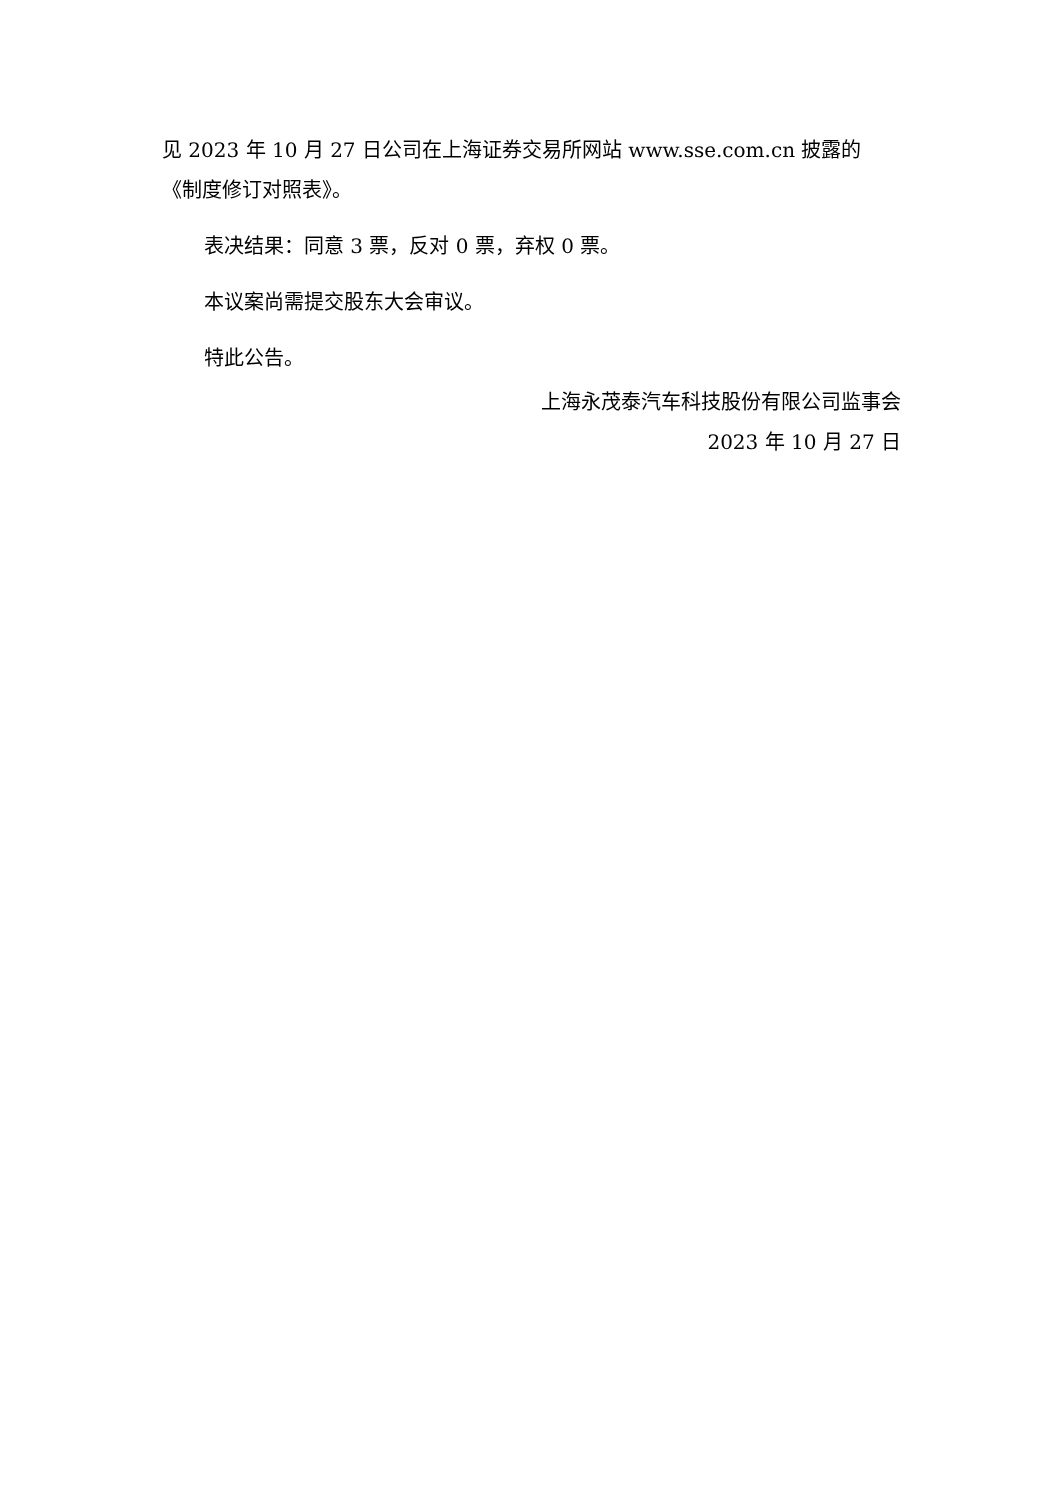见 2023 年 10 月 27 日公司在上海证券交易所网站 www.sse.com.cn 披露的《制度修订对照表》。
表决结果：同意 3 票，反对 0 票，弃权 0 票。
本议案尚需提交股东大会审议。
特此公告。
上海永茂泰汽车科技股份有限公司监事会
2023 年 10 月 27 日